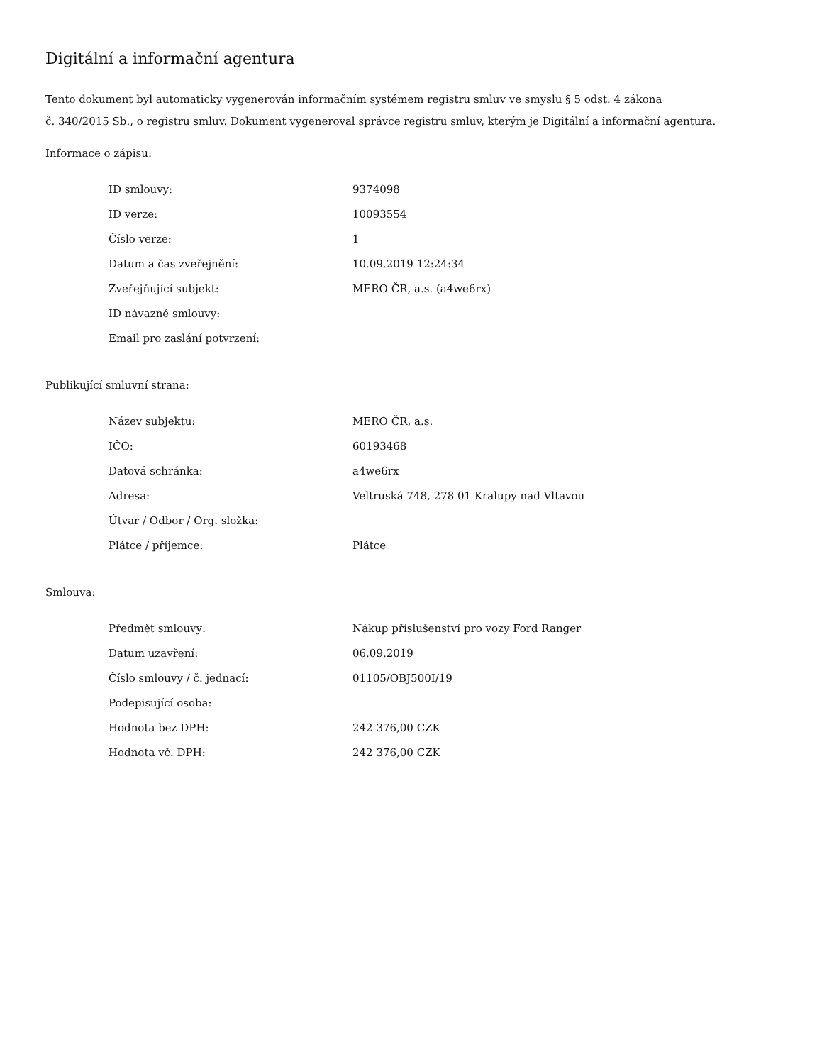Digitální a informační agentura
Tento dokument byl automaticky vygenerován informačním systémem registru smluv ve smyslu § 5 odst. 4 zákona
č. 340/2015 Sb., o registru smluv. Dokument vygeneroval správce registru smluv, kterým je Digitální a informační agentura.
Informace o zápisu:
| ID smlouvy: | 9374098 |
| ID verze: | 10093554 |
| Číslo verze: | 1 |
| Datum a čas zveřejnění: | 10.09.2019 12:24:34 |
| Zveřejňující subjekt: | MERO ČR, a.s. (a4we6rx) |
| ID návazné smlouvy: | |
| Email pro zaslání potvrzení: | |
Publikující smluvní strana:
| Název subjektu: | MERO ČR, a.s. |
| IČO: | 60193468 |
| Datová schránka: | a4we6rx |
| Adresa: | Veltruská 748, 278 01 Kralupy nad Vltavou |
| Útvar / Odbor / Org. složka: | |
| Plátce / příjemce: | Plátce |
Smlouva:
| Předmět smlouvy: | Nákup příslušenství pro vozy Ford Ranger |
| Datum uzavření: | 06.09.2019 |
| Číslo smlouvy / č. jednací: | 01105/OBJ500I/19 |
| Podepisující osoba: | |
| Hodnota bez DPH: | 242 376,00 CZK |
| Hodnota vč. DPH: | 242 376,00 CZK |